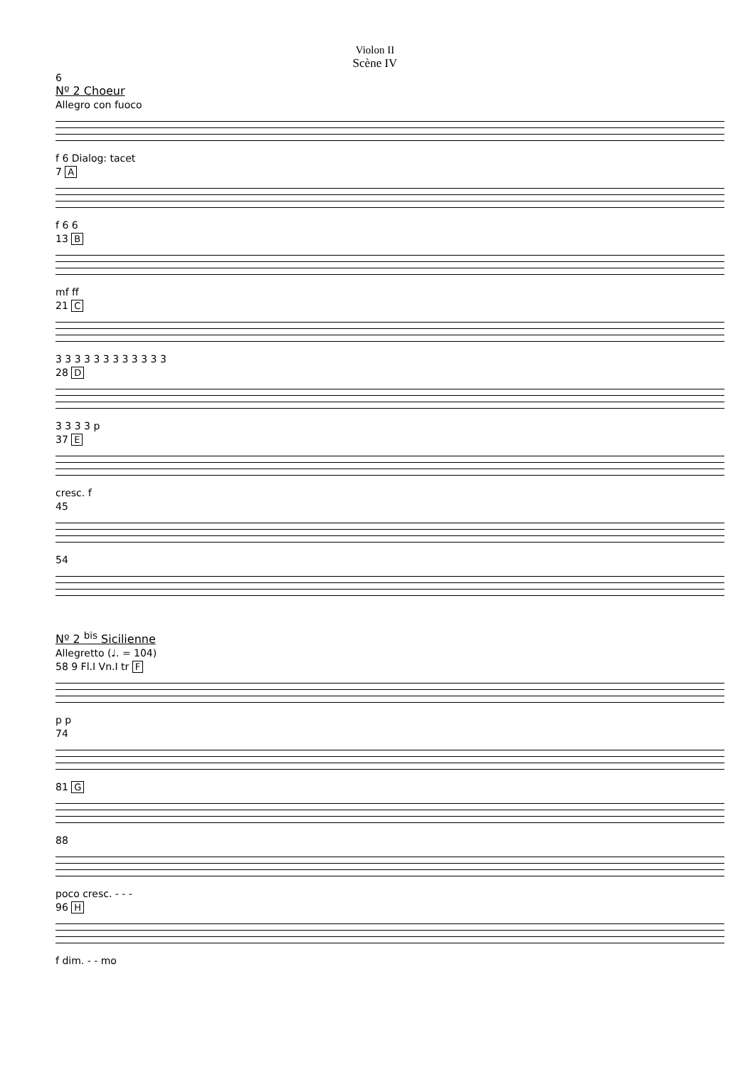Violon II
Scène IV
6
Nº 2 Choeur
Allegro con fuoco
f 6 Dialog: tacet
7 A
f 6 6
13 B
mf ff
21 C
3 3 3 3 3 3 3 3 3 3 3 3
28 D
3 3 3 3 p
37 E
cresc. f
45
54
Nº 2 <sup>bis</sup> Sicilienne
Allegretto (♩. = 104)
58 9 Fl.I Vn.I tr F
p p
74
81 G
88
poco cresc. - - -
96 H
f dim. - - mo